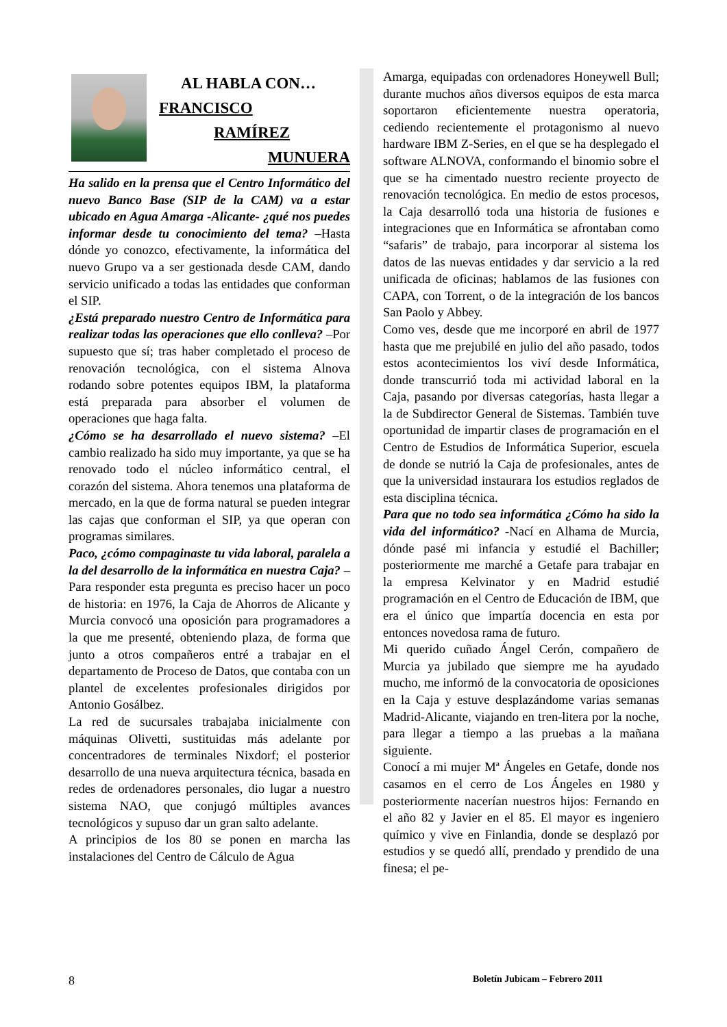AL HABLA CON…
FRANCISCO
RAMÍREZ
MUNUERA
Ha salido en la prensa que el Centro Informático del nuevo Banco Base (SIP de la CAM) va a estar ubicado en Agua Amarga -Alicante- ¿qué nos puedes informar desde tu conocimiento del tema? –Hasta dónde yo conozco, efectivamente, la informática del nuevo Grupo va a ser gestionada desde CAM, dando servicio unificado a todas las entidades que conforman el SIP.
¿Está preparado nuestro Centro de Informática para realizar todas las operaciones que ello conlleva? –Por supuesto que sí; tras haber completado el proceso de renovación tecnológica, con el sistema Alnova rodando sobre potentes equipos IBM, la plataforma está preparada para absorber el volumen de operaciones que haga falta.
¿Cómo se ha desarrollado el nuevo sistema? –El cambio realizado ha sido muy importante, ya que se ha renovado todo el núcleo informático central, el corazón del sistema. Ahora tenemos una plataforma de mercado, en la que de forma natural se pueden integrar las cajas que conforman el SIP, ya que operan con programas similares.
Paco, ¿cómo compaginaste tu vida laboral, paralela a la del desarrollo de la informática en nuestra Caja? –Para responder esta pregunta es preciso hacer un poco de historia: en 1976, la Caja de Ahorros de Alicante y Murcia convocó una oposición para programadores a la que me presenté, obteniendo plaza, de forma que junto a otros compañeros entré a trabajar en el departamento de Proceso de Datos, que contaba con un plantel de excelentes profesionales dirigidos por Antonio Gosálbez.
La red de sucursales trabajaba inicialmente con máquinas Olivetti, sustituidas más adelante por concentradores de terminales Nixdorf; el posterior desarrollo de una nueva arquitectura técnica, basada en redes de ordenadores personales, dio lugar a nuestro sistema NAO, que conjugó múltiples avances tecnológicos y supuso dar un gran salto adelante.
A principios de los 80 se ponen en marcha las instalaciones del Centro de Cálculo de Agua
Amarga, equipadas con ordenadores Honeywell Bull; durante muchos años diversos equipos de esta marca soportaron eficientemente nuestra operatoria, cediendo recientemente el protagonismo al nuevo hardware IBM Z-Series, en el que se ha desplegado el software ALNOVA, conformando el binomio sobre el que se ha cimentado nuestro reciente proyecto de renovación tecnológica. En medio de estos procesos, la Caja desarrolló toda una historia de fusiones e integraciones que en Informática se afrontaban como “safaris” de trabajo, para incorporar al sistema los datos de las nuevas entidades y dar servicio a la red unificada de oficinas; hablamos de las fusiones con CAPA, con Torrent, o de la integración de los bancos San Paolo y Abbey.
Como ves, desde que me incorporé en abril de 1977 hasta que me prejubilé en julio del año pasado, todos estos acontecimientos los viví desde Informática, donde transcurrió toda mi actividad laboral en la Caja, pasando por diversas categorías, hasta llegar a la de Subdirector General de Sistemas. También tuve oportunidad de impartir clases de programación en el Centro de Estudios de Informática Superior, escuela de donde se nutrió la Caja de profesionales, antes de que la universidad instaurara los estudios reglados de esta disciplina técnica.
Para que no todo sea informática ¿Cómo ha sido la vida del informático? -Nací en Alhama de Murcia, dónde pasé mi infancia y estudié el Bachiller; posteriormente me marché a Getafe para trabajar en la empresa Kelvinator y en Madrid estudié programación en el Centro de Educación de IBM, que era el único que impartía docencia en esta por entonces novedosa rama de futuro.
Mi querido cuñado Ángel Cerón, compañero de Murcia ya jubilado que siempre me ha ayudado mucho, me informó de la convocatoria de oposiciones en la Caja y estuve desplazándome varias semanas Madrid-Alicante, viajando en tren-litera por la noche, para llegar a tiempo a las pruebas a la mañana siguiente.
Conocí a mi mujer Mª Ángeles en Getafe, donde nos casamos en el cerro de Los Ángeles en 1980 y posteriormente nacerían nuestros hijos: Fernando en el año 82 y Javier en el 85. El mayor es ingeniero químico y vive en Finlandia, donde se desplazó por estudios y se quedó allí, prendado y prendido de una finesa; el pe-
8 Boletín Jubicam – Febrero 2011